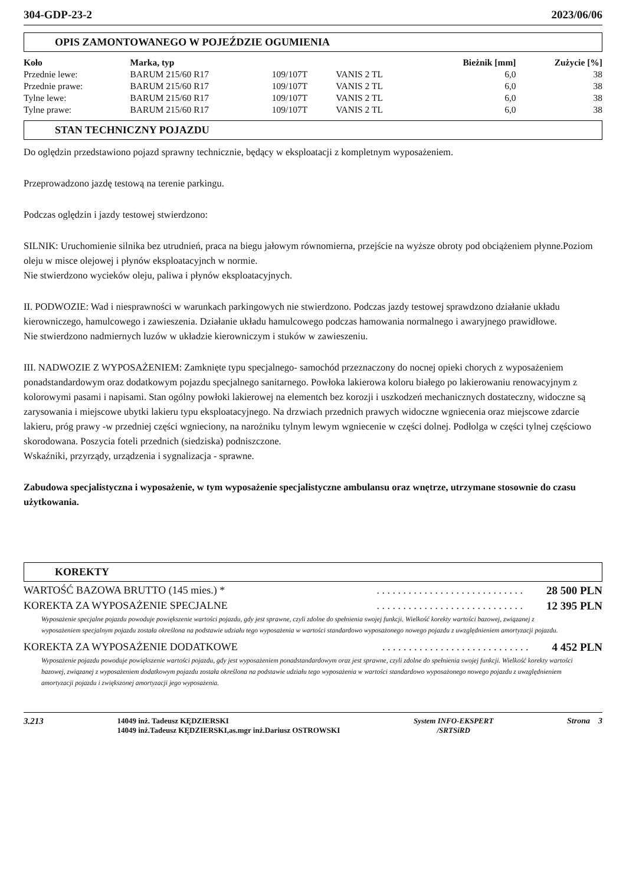304-GDP-23-2 2023/06/06
OPIS ZAMONTOWANEGO W POJEŹDZIE OGUMIENIA
| Koło | Marka, typ | | | Bieżnik [mm] | Zużycie [%] |
| --- | --- | --- | --- | --- | --- |
| Przednie lewe: | BARUM 215/60 R17 | 109/107T | VANIS 2 TL | 6,0 | 38 |
| Przednie prawe: | BARUM 215/60 R17 | 109/107T | VANIS 2 TL | 6,0 | 38 |
| Tylne lewe: | BARUM 215/60 R17 | 109/107T | VANIS 2 TL | 6,0 | 38 |
| Tylne prawe: | BARUM 215/60 R17 | 109/107T | VANIS 2 TL | 6,0 | 38 |
STAN TECHNICZNY POJAZDU
Do oględzin przedstawiono pojazd sprawny technicznie, będący w eksploatacji z kompletnym wyposażeniem.
Przeprowadzono jazdę testową na terenie parkingu.
Podczas oględzin i jazdy testowej stwierdzono:
SILNIK: Uruchomienie silnika bez utrudnień, praca na biegu jałowym równomierna, przejście na wyższe obroty pod obciążeniem płynne.Poziom oleju w misce olejowej i płynów eksploatacyjnch w normie.
Nie stwierdzono wycieków oleju, paliwa i płynów eksploatacyjnych.
II. PODWOZIE: Wad i niesprawności w warunkach parkingowych nie stwierdzono. Podczas jazdy testowej sprawdzono działanie układu kierowniczego, hamulcowego i zawieszenia. Działanie układu hamulcowego podczas hamowania normalnego i awaryjnego prawidłowe.
Nie stwierdzono nadmiernych luzów w układzie kierowniczym i stuków w zawieszeniu.
III. NADWOZIE Z WYPOSAŻENIEM: Zamknięte typu specjalnego- samochód przeznaczony do nocnej opieki chorych z wyposażeniem ponadstandardowym oraz dodatkowym pojazdu specjalnego sanitarnego. Powłoka lakierowa koloru białego po lakierowaniu renowacyjnym z kolorowymi pasami i napisami. Stan ogólny powłoki lakierowej na elementch bez korozji i uszkodzeń mechanicznych dostateczny, widoczne są zarysowania i miejscowe ubytki lakieru typu eksploatacyjnego. Na drzwiach przednich prawych widoczne wgniecenia oraz miejscowe zdarcie lakieru, próg prawy -w przedniej części wgnieciony, na narożniku tylnym lewym wgniecenie w części dolnej. Podłolga w części tylnej częściowo skorodowana. Poszycia foteli przednich (siedziska) podniszczone.
Wskaźniki, przyrządy, urządzenia i sygnalizacja - sprawne.
Zabudowa specjalistyczna i wyposażenie, w tym wyposażenie specjalistyczne ambulansu oraz wnętrze, utrzymane stosownie do czasu użytkowania.
KOREKTY
WARTOŚĆ BAZOWA BRUTTO (145 mies.) *. . . . . . . . . . . . . . . . . . . . . . . . . . . . 28 500 PLN
KOREKTA ZA WYPOSAŻENIE SPECJALNE. . . . . . . . . . . . . . . . . . . . . . . . . . . . 12 395 PLN
Wyposażenie specjalne pojazdu powoduje powiększenie wartości pojazdu, gdy jest sprawne, czyli zdolne do spełnienia swojej funkcji. Wielkość korekty wartości bazowej, związanej z wyposażeniem specjalnym pojazdu została określona na podstawie udziału tego wyposażenia w wartości standardowo wyposażonego nowego pojazdu z uwzględnieniem amortyzacji pojazdu.
KOREKTA ZA WYPOSAŻENIE DODATKOWE. . . . . . . . . . . . . . . . . . . . . . . . . . . . 4 452 PLN
Wyposażenie pojazdu powoduje powiększenie wartości pojazdu, gdy jest wyposażeniem ponadstandardowym oraz jest sprawne, czyli zdolne do spełnienia swojej funkcji. Wielkość korekty wartości bazowej, związanej z wyposażeniem dodatkowym pojazdu została określona na podstawie udziału tego wyposażenia w wartości standardowo wyposażonego nowego pojazdu z uwzględnieniem amortyzacji pojazdu i zwiększonej amortyzacji jego wyposażenia.
3.213
14049 inż. Tadeusz KĘDZIERSKI
14049 inż.Tadeusz KĘDZIERSKI,as.mgr inż.Dariusz OSTROWSKI
System INFO-EKSPERT
/SRTSiRD Strona 3